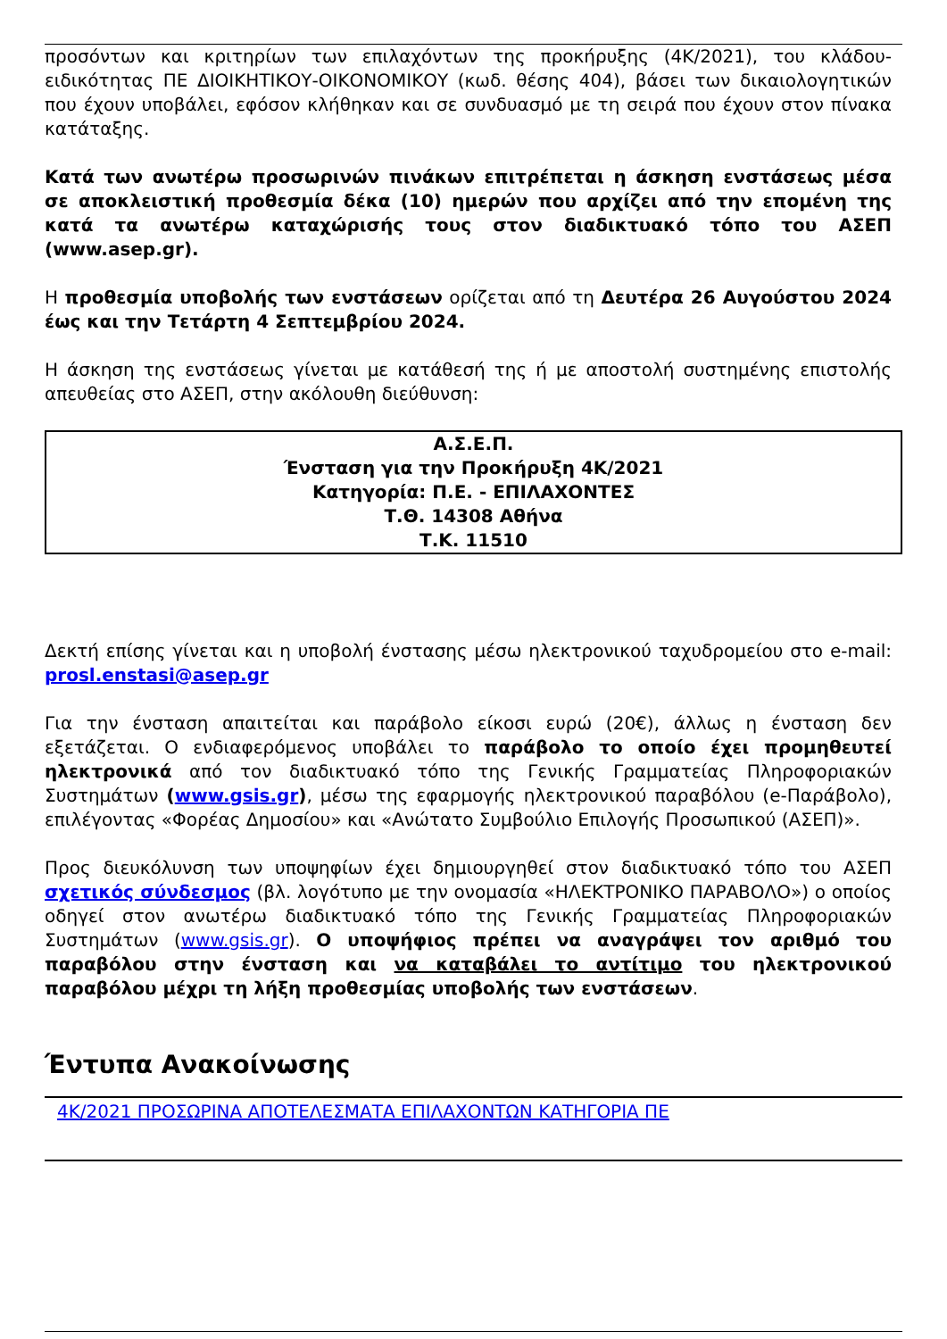προσόντων και κριτηρίων των επιλαχόντων της προκήρυξης (4Κ/2021), του κλάδου-ειδικότητας ΠΕ ΔΙΟΙΚΗΤΙΚΟΥ-ΟΙΚΟΝΟΜΙΚΟΥ (κωδ. θέσης 404), βάσει των δικαιολογητικών που έχουν υποβάλει, εφόσον κλήθηκαν και σε συνδυασμό με τη σειρά που έχουν στον πίνακα κατάταξης.
Κατά των ανωτέρω προσωρινών πινάκων επιτρέπεται η άσκηση ενστάσεως μέσα σε αποκλειστική προθεσμία δέκα (10) ημερών που αρχίζει από την επομένη της κατά τα ανωτέρω καταχώρισής τους στον διαδικτυακό τόπο του ΑΣΕΠ (www.asep.gr).
Η προθεσμία υποβολής των ενστάσεων ορίζεται από τη Δευτέρα 26 Αυγούστου 2024 έως και την Τετάρτη 4 Σεπτεμβρίου 2024.
Η άσκηση της ενστάσεως γίνεται με κατάθεσή της ή με αποστολή συστημένης επιστολής απευθείας στο ΑΣΕΠ, στην ακόλουθη διεύθυνση:
Α.Σ.Ε.Π.
Ένσταση για την Προκήρυξη 4Κ/2021
Κατηγορία: Π.Ε. - ΕΠΙΛΑΧΟΝΤΕΣ
Τ.Θ. 14308 Αθήνα
Τ.Κ. 11510
Δεκτή επίσης γίνεται και η υποβολή ένστασης μέσω ηλεκτρονικού ταχυδρομείου στο e-mail: prosl.enstasi@asep.gr
Για την ένσταση απαιτείται και παράβολο είκοσι ευρώ (20€), άλλως η ένσταση δεν εξετάζεται. Ο ενδιαφερόμενος υποβάλει το παράβολο το οποίο έχει προμηθευτεί ηλεκτρονικά από τον διαδικτυακό τόπο της Γενικής Γραμματείας Πληροφοριακών Συστημάτων (www.gsis.gr), μέσω της εφαρμογής ηλεκτρονικού παραβόλου (e-Παράβολο), επιλέγοντας «Φορέας Δημοσίου» και «Ανώτατο Συμβούλιο Επιλογής Προσωπικού (ΑΣΕΠ)».
Προς διευκόλυνση των υποψηφίων έχει δημιουργηθεί στον διαδικτυακό τόπο του ΑΣΕΠ σχετικός σύνδεσμος (βλ. λογότυπο με την ονομασία «ΗΛΕΚΤΡΟΝΙΚΟ ΠΑΡΑΒΟΛΟ») ο οποίος οδηγεί στον ανωτέρω διαδικτυακό τόπο της Γενικής Γραμματείας Πληροφοριακών Συστημάτων (www.gsis.gr). Ο υποψήφιος πρέπει να αναγράψει τον αριθμό του παραβόλου στην ένσταση και να καταβάλει το αντίτιμο του ηλεκτρονικού παραβόλου μέχρι τη λήξη προθεσμίας υποβολής των ενστάσεων.
Έντυπα Ανακοίνωσης
4Κ/2021 ΠΡΟΣΩΡΙΝΑ ΑΠΟΤΕΛΕΣΜΑΤΑ ΕΠΙΛΑΧΟΝΤΩΝ ΚΑΤΗΓΟΡΙΑ ΠΕ